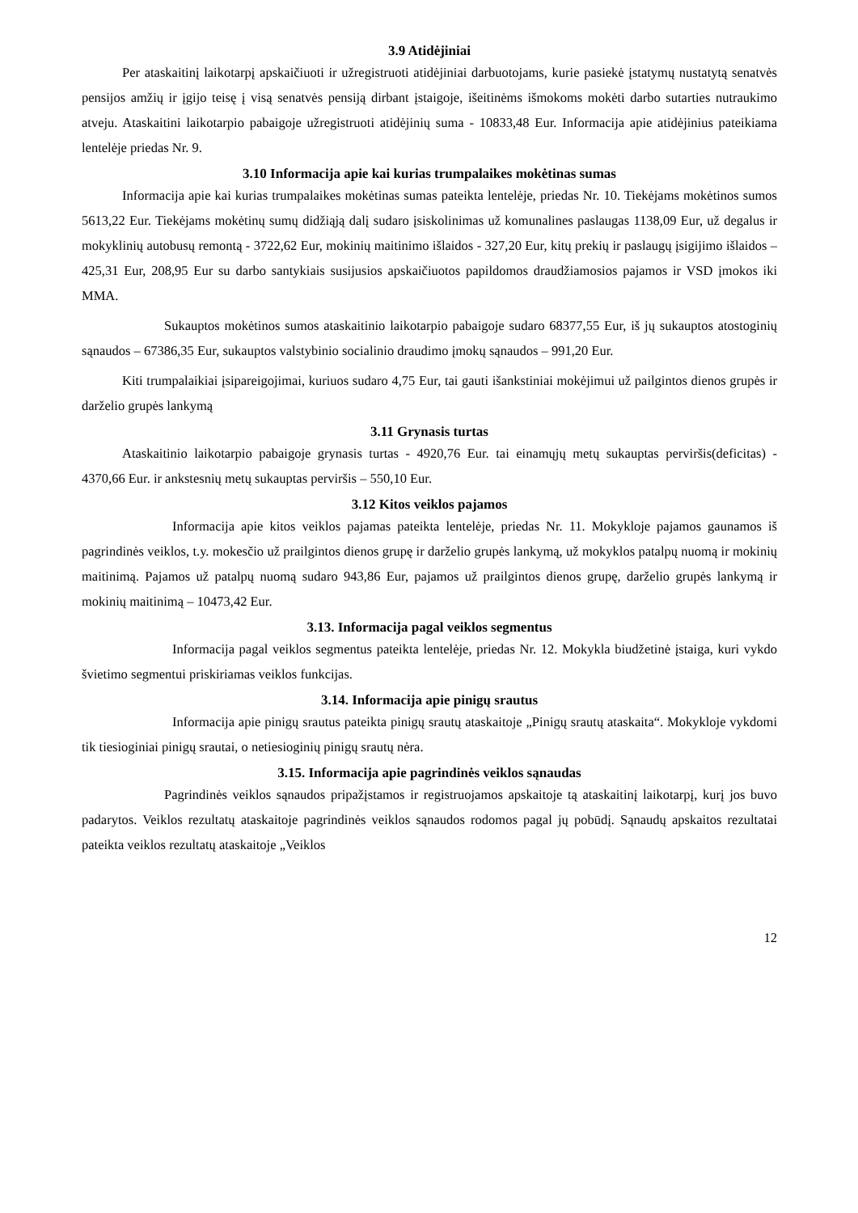3.9 Atidėjiniai
Per ataskaitinį laikotarpį apskaičiuoti ir užregistruoti atidėjiniai darbuotojams, kurie pasiekė įstatymų nustatytą senatvės pensijos amžių ir įgijo teisę į visą senatvės pensiją dirbant įstaigoje, išeitinėms išmokoms mokėti darbo sutarties nutraukimo atveju. Ataskaitini laikotarpio pabaigoje užregistruoti atidėjinių suma - 10833,48 Eur. Informacija apie atidėjinius pateikiama lentelėje priedas Nr. 9.
3.10 Informacija apie kai kurias trumpalaikes mokėtinas sumas
Informacija apie kai kurias trumpalaikes mokėtinas sumas pateikta lentelėje, priedas Nr. 10. Tiekėjams mokėtinos sumos 5613,22 Eur. Tiekėjams mokėtinų sumų didžiąją dalį sudaro įsiskolinimas už komunalines paslaugas 1138,09 Eur, už degalus ir mokyklinių autobusų remontą - 3722,62 Eur, mokinių maitinimo išlaidos - 327,20 Eur, kitų prekių ir paslaugų įsigijimo išlaidos – 425,31 Eur, 208,95 Eur su darbo santykiais susijusios apskaičiuotos papildomos draudžiamosios pajamos ir VSD įmokos iki MMA.
Sukauptos mokėtinos sumos ataskaitinio laikotarpio pabaigoje sudaro 68377,55 Eur, iš jų sukauptos atostoginių sąnaudos – 67386,35 Eur, sukauptos valstybinio socialinio draudimo įmokų sąnaudos – 991,20 Eur.
Kiti trumpalaikiai įsipareigojimai, kuriuos sudaro 4,75 Eur, tai gauti išankstiniai mokėjimui už pailgintos dienos grupės ir darželio grupės lankymą
3.11 Grynasis turtas
Ataskaitinio laikotarpio pabaigoje grynasis turtas - 4920,76 Eur. tai einamųjų metų sukauptas perviršis(deficitas) - 4370,66 Eur. ir ankstesnių metų sukauptas perviršis – 550,10 Eur.
3.12 Kitos veiklos pajamos
Informacija apie kitos veiklos pajamas pateikta lentelėje, priedas Nr. 11. Mokykloje pajamos gaunamos iš pagrindinės veiklos, t.y. mokesčio už prailgintos dienos grupę ir darželio grupės lankymą, už mokyklos patalpų nuomą ir mokinių maitinimą. Pajamos už patalpų nuomą sudaro 943,86 Eur, pajamos už prailgintos dienos grupę, darželio grupės lankymą ir mokinių maitinimą – 10473,42 Eur.
3.13. Informacija pagal veiklos segmentus
Informacija pagal veiklos segmentus pateikta lentelėje, priedas Nr. 12. Mokykla biudžetinė įstaiga, kuri vykdo švietimo segmentui priskiriamas veiklos funkcijas.
3.14. Informacija apie pinigų srautus
Informacija apie pinigų srautus pateikta pinigų srautų ataskaitoje „Pinigų srautų ataskaita“. Mokykloje vykdomi tik tiesioginiai pinigų srautai, o netiesioginių pinigų srautų nėra.
3.15. Informacija apie pagrindinės veiklos sąnaudas
Pagrindinės veiklos sąnaudos pripažįstamos ir registruojamos apskaitoje tą ataskaitinį laikotarpį, kurį jos buvo padarytos. Veiklos rezultatų ataskaitoje pagrindinės veiklos sąnaudos rodomos pagal jų pobūdį. Sąnaudų apskaitos rezultatai pateikta veiklos rezultatų ataskaitoje „Veiklos
12